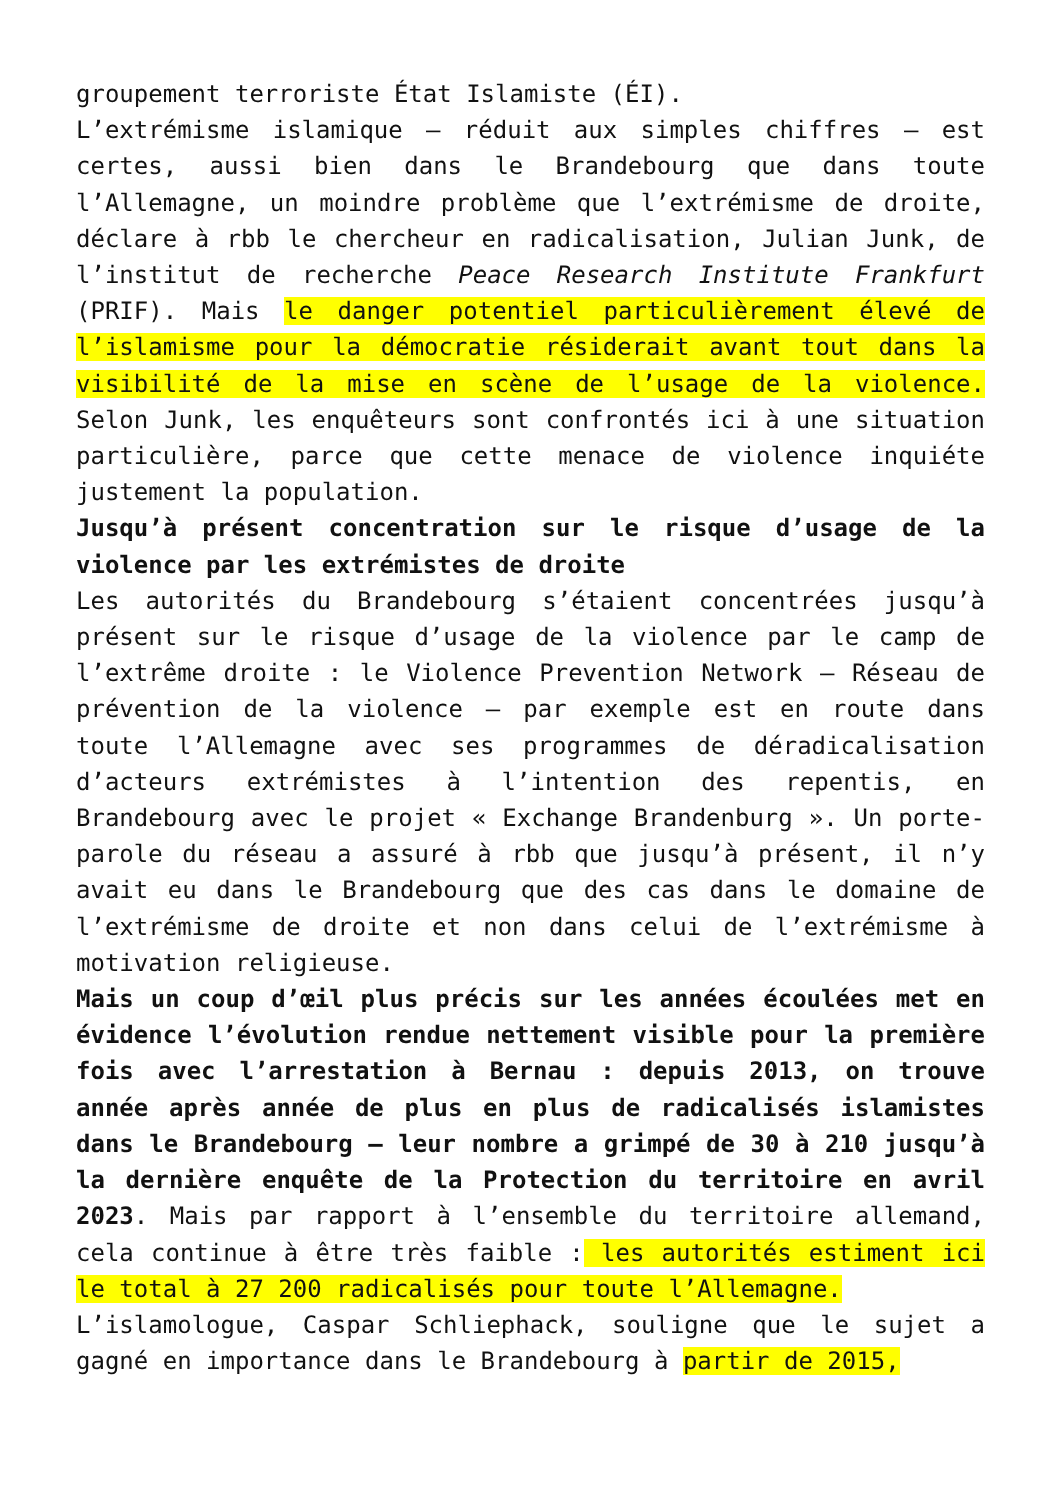groupement terroriste État Islamiste (ÉI).
L’extrémisme islamique – réduit aux simples chiffres – est certes, aussi bien dans le Brandebourg que dans toute l’Allemagne, un moindre problème que l’extrémisme de droite, déclare à rbb le chercheur en radicalisation, Julian Junk, de l’institut de recherche Peace Research Institute Frankfurt (PRIF). Mais le danger potentiel particulièrement élevé de l’islamisme pour la démocratie résiderait avant tout dans la visibilité de la mise en scène de l’usage de la violence. Selon Junk, les enquêteurs sont confrontés ici à une situation particulière, parce que cette menace de violence inquiéte justement la population.
Jusqu’à présent concentration sur le risque d’usage de la violence par les extrémistes de droite
Les autorités du Brandebourg s’étaient concentrées jusqu’à présent sur le risque d’usage de la violence par le camp de l’extrême droite : le Violence Prevention Network – Réseau de prévention de la violence – par exemple est en route dans toute l’Allemagne avec ses programmes de déradicalisation d’acteurs extrémistes à l’intention des repentis, en Brandebourg avec le projet « Exchange Brandenburg ». Un porte-parole du réseau a assuré à rbb que jusqu’à présent, il n’y avait eu dans le Brandebourg que des cas dans le domaine de l’extrémisme de droite et non dans celui de l’extrémisme à motivation religieuse.
Mais un coup d’œil plus précis sur les années écoulées met en évidence l’évolution rendue nettement visible pour la première fois avec l’arrestation à Bernau : depuis 2013, on trouve année après année de plus en plus de radicalisés islamistes dans le Brandebourg – leur nombre a grimpé de 30 à 210 jusqu’à la dernière enquête de la Protection du territoire en avril 2023. Mais par rapport à l’ensemble du territoire allemand, cela continue à être très faible : les autorités estiment ici le total à 27 200 radicalisés pour toute l’Allemagne.
L’islamologue, Caspar Schliephack, souligne que le sujet a gagné en importance dans le Brandebourg à partir de 2015,